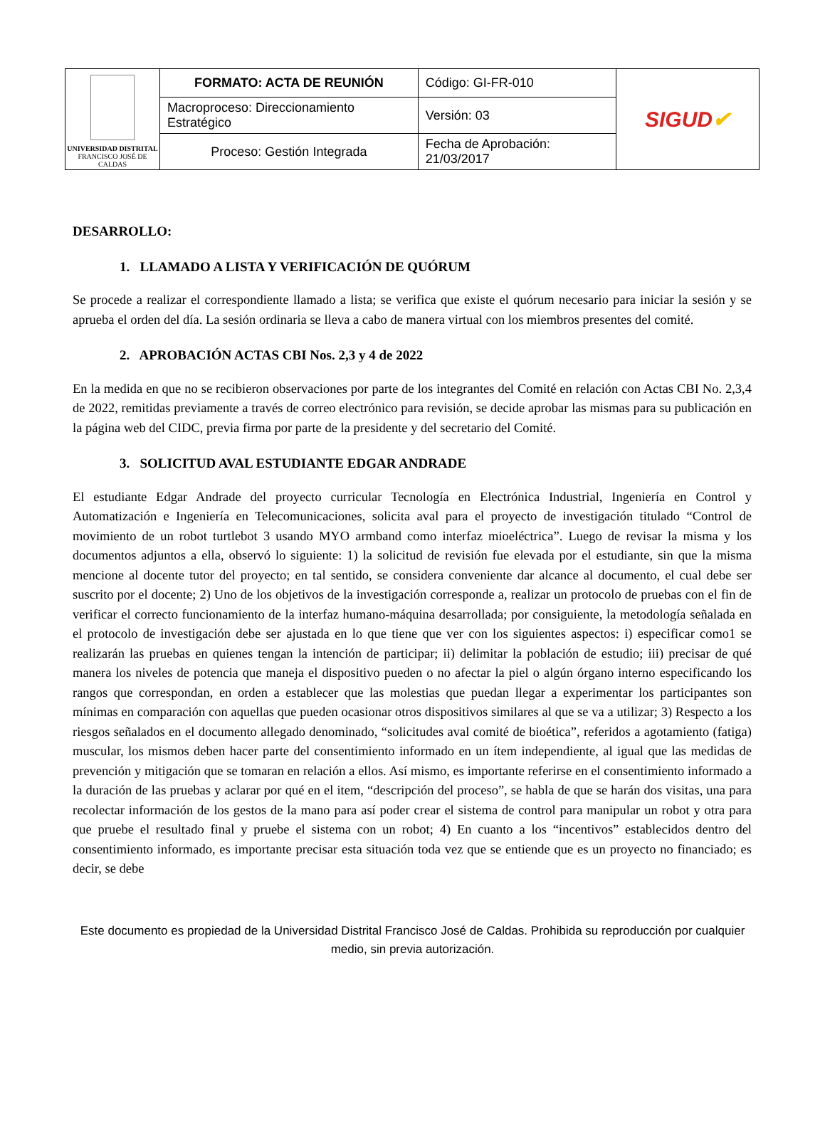| UNIVERSIDAD DISTRITAL FRANCISCO JOSÉ DE CALDAS | FORMATO: ACTA DE REUNIÓN | Código: GI-FR-010 | SIGUD ✔ |
| | Macroproceso: Direccionamiento Estratégico | Versión: 03 | |
| | Proceso: Gestión Integrada | Fecha de Aprobación: 21/03/2017 | |
DESARROLLO:
1. LLAMADO A LISTA Y VERIFICACIÓN DE QUÓRUM
Se procede a realizar el correspondiente llamado a lista; se verifica que existe el quórum necesario para iniciar la sesión y se aprueba el orden del día. La sesión ordinaria se lleva a cabo de manera virtual con los miembros presentes del comité.
2. APROBACIÓN ACTAS CBI Nos. 2,3 y 4 de 2022
En la medida en que no se recibieron observaciones por parte de los integrantes del Comité en relación con Actas CBI No. 2,3,4 de 2022, remitidas previamente a través de correo electrónico para revisión, se decide aprobar las mismas para su publicación en la página web del CIDC, previa firma por parte de la presidente y del secretario del Comité.
3. SOLICITUD AVAL ESTUDIANTE EDGAR ANDRADE
El estudiante Edgar Andrade del proyecto curricular Tecnología en Electrónica Industrial, Ingeniería en Control y Automatización e Ingeniería en Telecomunicaciones, solicita aval para el proyecto de investigación titulado “Control de movimiento de un robot turtlebot 3 usando MYO armband como interfaz mioeléctrica”. Luego de revisar la misma y los documentos adjuntos a ella, observó lo siguiente: 1) la solicitud de revisión fue elevada por el estudiante, sin que la misma mencione al docente tutor del proyecto; en tal sentido, se considera conveniente dar alcance al documento, el cual debe ser suscrito por el docente; 2) Uno de los objetivos de la investigación corresponde a, realizar un protocolo de pruebas con el fin de verificar el correcto funcionamiento de la interfaz humano-máquina desarrollada; por consiguiente, la metodología señalada en el protocolo de investigación debe ser ajustada en lo que tiene que ver con los siguientes aspectos: i) especificar como1 se realizarán las pruebas en quienes tengan la intención de participar; ii) delimitar la población de estudio; iii) precisar de qué manera los niveles de potencia que maneja el dispositivo pueden o no afectar la piel o algún órgano interno especificando los rangos que correspondan, en orden a establecer que las molestias que puedan llegar a experimentar los participantes son mínimas en comparación con aquellas que pueden ocasionar otros dispositivos similares al que se va a utilizar; 3) Respecto a los riesgos señalados en el documento allegado denominado, “solicitudes aval comité de bioética”, referidos a agotamiento (fatiga) muscular, los mismos deben hacer parte del consentimiento informado en un ítem independiente, al igual que las medidas de prevención y mitigación que se tomaran en relación a ellos. Así mismo, es importante referirse en el consentimiento informado a la duración de las pruebas y aclarar por qué en el item, “descripción del proceso”, se habla de que se harán dos visitas, una para recolectar información de los gestos de la mano para así poder crear el sistema de control para manipular un robot y otra para que pruebe el resultado final y pruebe el sistema con un robot; 4) En cuanto a los “incentivos” establecidos dentro del consentimiento informado, es importante precisar esta situación toda vez que se entiende que es un proyecto no financiado; es decir, se debe
Este documento es propiedad de la Universidad Distrital Francisco José de Caldas. Prohibida su reproducción por cualquier medio, sin previa autorización.